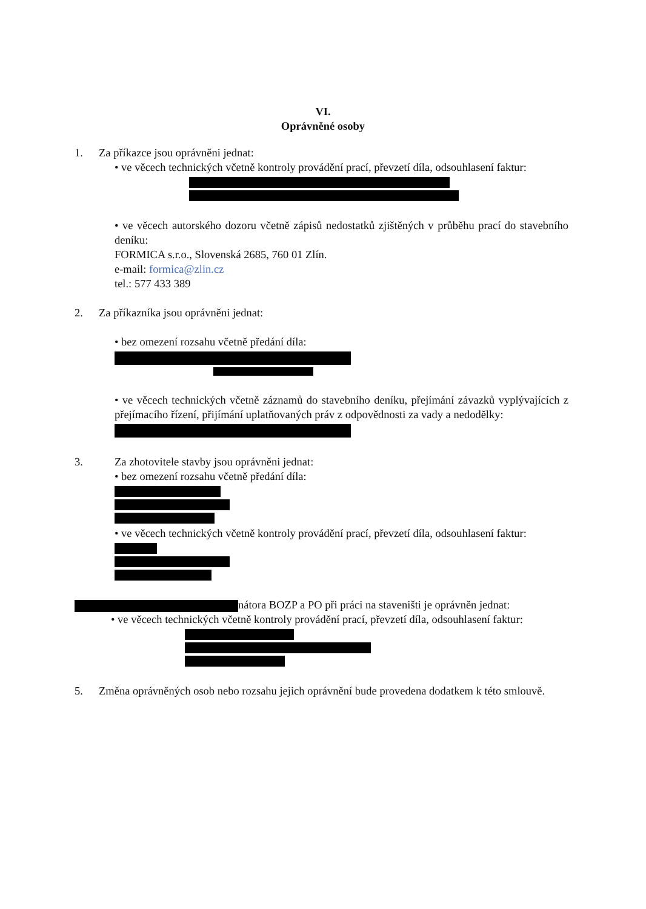VI.
Oprávněné osoby
1. Za příkazce jsou oprávněni jednat:
• ve věcech technických včetně kontroly provádění prací, převzetí díla, odsouhlasení faktur:
• ve věcech autorského dozoru včetně zápisů nedostatků zjištěných v průběhu prací do stavebního deníku:
FORMICA s.r.o., Slovenská 2685, 760 01 Zlín.
e-mail: formica@zlin.cz
tel.: 577 433 389
2. Za příkazníka jsou oprávněni jednat:
• bez omezení rozsahu včetně předání díla:
• ve věcech technických včetně záznamů do stavebního deníku, přejímání závazků vyplývajících z přejímacího řízení, přijímání uplatňovaných práv z odpovědnosti za vady a nedodělky:
3. Za zhotovitele stavby jsou oprávněni jednat:
• bez omezení rozsahu včetně předání díla: • ve věcech technických včetně kontroly provádění prací, převzetí díla, odsouhlasení faktur:
nátora BOZP a PO při práci na staveništi je oprávněn jednat:
• ve věcech technických včetně kontroly provádění prací, převzetí díla, odsouhlasení faktur:
5. Změna oprávněných osob nebo rozsahu jejich oprávnění bude provedena dodatkem k této smlouvě.